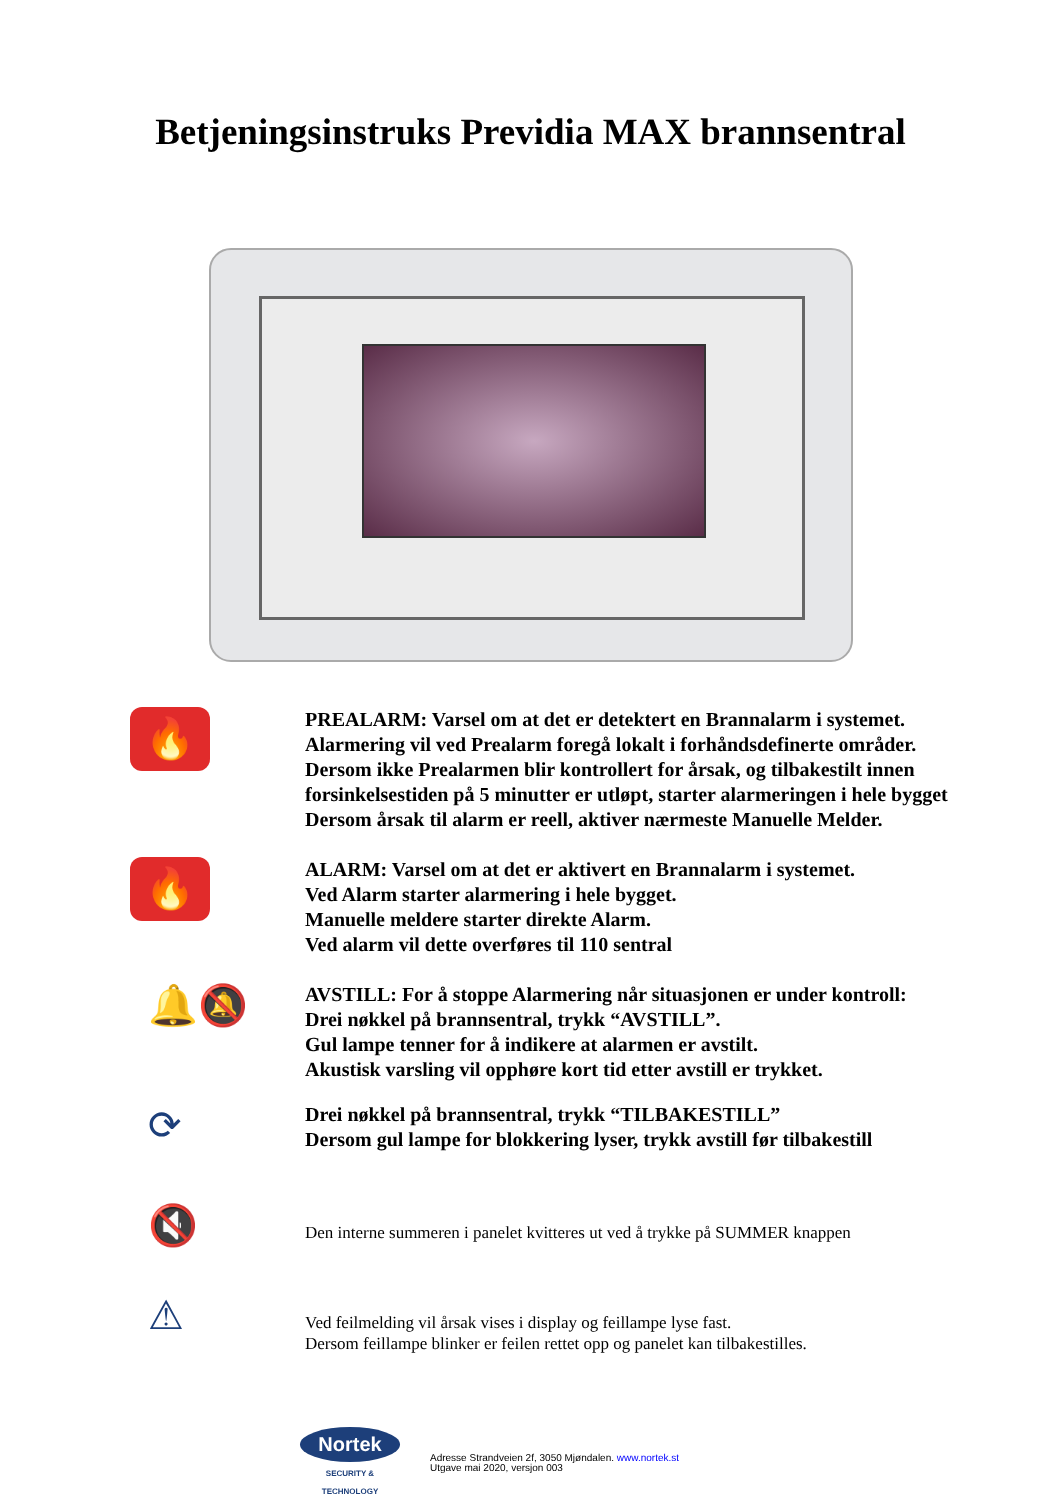Betjeningsinstruks Previdia MAX brannsentral
🔥
PREALARM: Varsel om at det er detektert en Brannalarm i systemet.
Alarmering vil ved Prealarm foregå lokalt i forhåndsdefinerte områder.
Dersom ikke Prealarmen blir kontrollert for årsak, og tilbakestilt innen
forsinkelsestiden på 5 minutter er utløpt, starter alarmeringen i hele bygget
Dersom årsak til alarm er reell, aktiver nærmeste Manuelle Melder.
🔥
ALARM: Varsel om at det er aktivert en Brannalarm i systemet.
Ved Alarm starter alarmering i hele bygget.
Manuelle meldere starter direkte Alarm.
Ved alarm vil dette overføres til 110 sentral
🔔🔕
AVSTILL: For å stoppe Alarmering når situasjonen er under kontroll:
Drei nøkkel på brannsentral, trykk “AVSTILL”.
Gul lampe tenner for å indikere at alarmen er avstilt.
Akustisk varsling vil opphøre kort tid etter avstill er trykket.
⟳
Drei nøkkel på brannsentral, trykk “TILBAKESTILL”
Dersom gul lampe for blokkering lyser, trykk avstill før tilbakestill
🔇
Den interne summeren i panelet kvitteres ut ved å trykke på SUMMER knappen
⚠
Ved feilmelding vil årsak vises i display og feillampe lyse fast.
Dersom feillampe blinker er feilen rettet opp og panelet kan tilbakestilles.
Nortek
SECURITY & TECHNOLOGY
Adresse Strandveien 2f, 3050 Mjøndalen. www.nortek.st
Utgave mai 2020, versjon 003